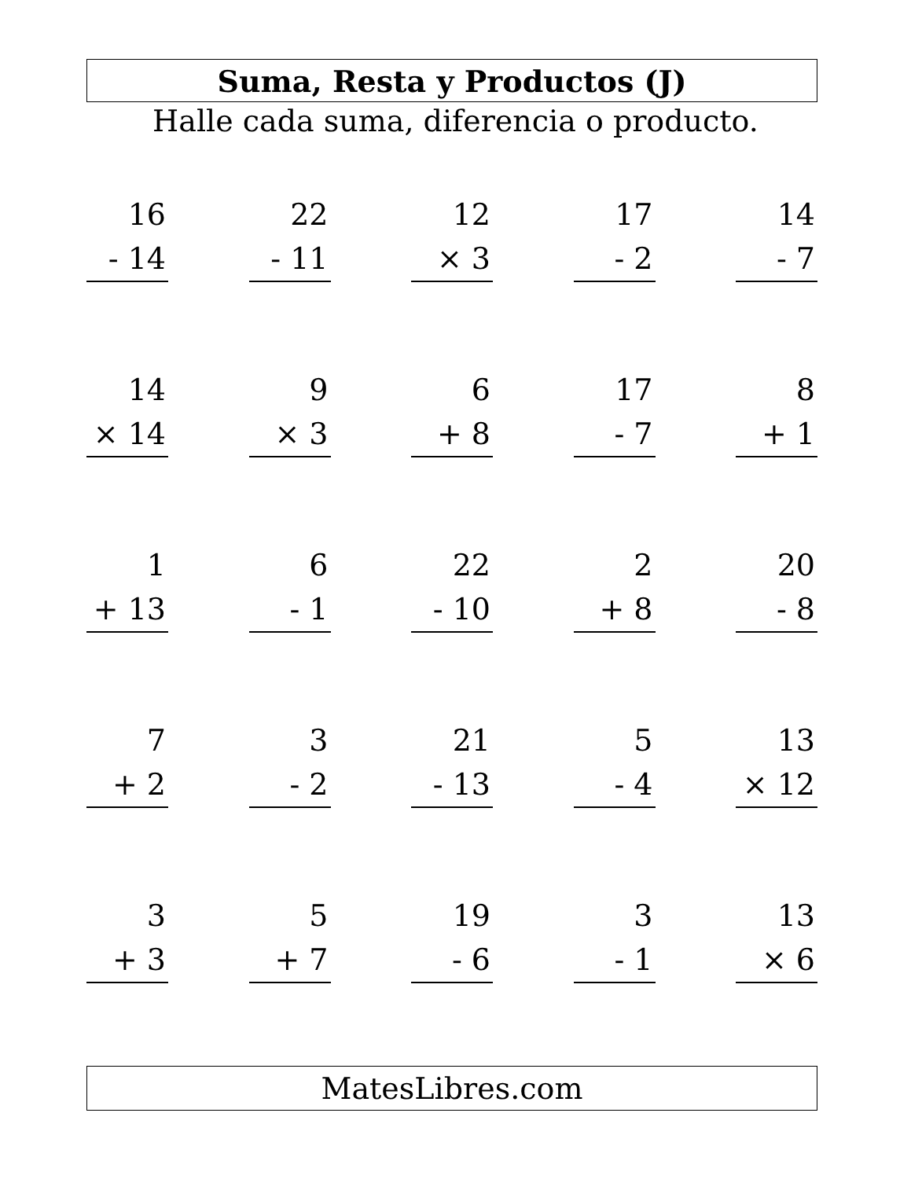Suma, Resta y Productos (J)
Halle cada suma, diferencia o producto.
16
- 14
22
- 11
12
× 3
17
- 2
14
- 7
14
× 14
9
× 3
6
+ 8
17
- 7
8
+ 1
1
+ 13
6
- 1
22
- 10
2
+ 8
20
- 8
7
+ 2
3
- 2
21
- 13
5
- 4
13
× 12
3
+ 3
5
+ 7
19
- 6
3
- 1
13
× 6
MatesLibres.com